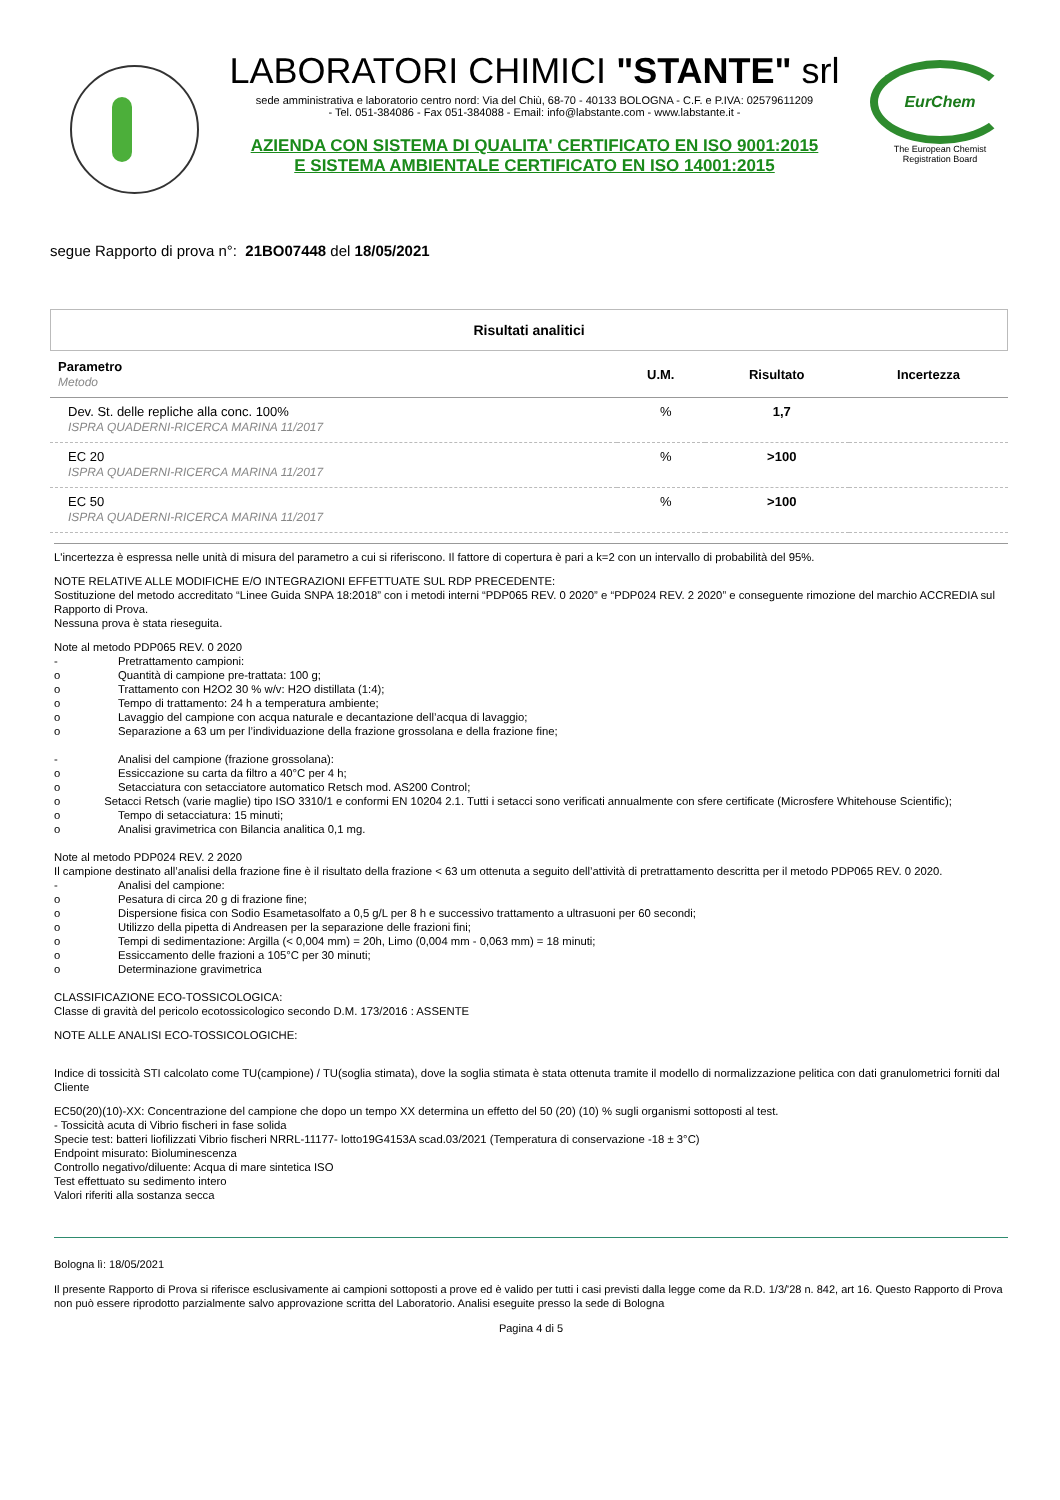LABORATORI CHIMICI "STANTE" srl
sede amministrativa e laboratorio centro nord: Via del Chiù, 68-70 - 40133 BOLOGNA - C.F. e P.IVA: 02579611209
- Tel. 051-384086 - Fax 051-384088 - Email: info@labstante.com - www.labstante.it -
AZIENDA CON SISTEMA DI QUALITA' CERTIFICATO EN ISO 9001:2015
E SISTEMA AMBIENTALE CERTIFICATO EN ISO 14001:2015
EurChem
The European Chemist Registration Board
segue Rapporto di prova n°: 21BO07448 del 18/05/2021
Risultati analitici
| Parametro Metodo | U.M. | Risultato | Incertezza |
| --- | --- | --- | --- |
| Dev. St. delle repliche alla conc. 100% ISPRA QUADERNI-RICERCA MARINA 11/2017 | % | 1,7 | |
| EC 20 ISPRA QUADERNI-RICERCA MARINA 11/2017 | % | >100 | |
| EC 50 ISPRA QUADERNI-RICERCA MARINA 11/2017 | % | >100 | |
L'incertezza è espressa nelle unità di misura del parametro a cui si riferiscono. Il fattore di copertura è pari a k=2 con un intervallo di probabilità del 95%.
NOTE RELATIVE ALLE MODIFICHE E/O INTEGRAZIONI EFFETTUATE SUL RDP PRECEDENTE:
Sostituzione del metodo accreditato “Linee Guida SNPA 18:2018” con i metodi interni “PDP065 REV. 0 2020” e “PDP024 REV. 2 2020” e conseguente rimozione del marchio ACCREDIA sul Rapporto di Prova.
Nessuna prova è stata rieseguita.
Note al metodo PDP065 REV. 0 2020
- Pretrattamento campioni:
o Quantità di campione pre-trattata: 100 g;
o Trattamento con H2O2 30 % w/v: H2O distillata (1:4);
o Tempo di trattamento: 24 h a temperatura ambiente;
o Lavaggio del campione con acqua naturale e decantazione dell’acqua di lavaggio;
o Separazione a 63 um per l’individuazione della frazione grossolana e della frazione fine;
- Analisi del campione (frazione grossolana):
o Essiccazione su carta da filtro a 40°C per 4 h;
o Setacciatura con setacciatore automatico Retsch mod. AS200 Control;
o Setacci Retsch (varie maglie) tipo ISO 3310/1 e conformi EN 10204 2.1. Tutti i setacci sono verificati annualmente con sfere certificate (Microsfere Whitehouse Scientific);
o Tempo di setacciatura: 15 minuti;
o Analisi gravimetrica con Bilancia analitica 0,1 mg.
Note al metodo PDP024 REV. 2 2020
Il campione destinato all’analisi della frazione fine è il risultato della frazione < 63 um ottenuta a seguito dell’attività di pretrattamento descritta per il metodo PDP065 REV. 0 2020.
- Analisi del campione:
o Pesatura di circa 20 g di frazione fine;
o Dispersione fisica con Sodio Esametasolfato a 0,5 g/L per 8 h e successivo trattamento a ultrasuoni per 60 secondi;
o Utilizzo della pipetta di Andreasen per la separazione delle frazioni fini;
o Tempi di sedimentazione: Argilla (< 0,004 mm) = 20h, Limo (0,004 mm - 0,063 mm) = 18 minuti;
o Essiccamento delle frazioni a 105°C per 30 minuti;
o Determinazione gravimetrica
CLASSIFICAZIONE ECO-TOSSICOLOGICA:
Classe di gravità del pericolo ecotossicologico secondo D.M. 173/2016 : ASSENTE
NOTE ALLE ANALISI ECO-TOSSICOLOGICHE:
Indice di tossicità STI calcolato come TU(campione) / TU(soglia stimata), dove la soglia stimata è stata ottenuta tramite il modello di normalizzazione pelitica con dati granulometrici forniti dal Cliente
EC50(20)(10)-XX: Concentrazione del campione che dopo un tempo XX determina un effetto del 50 (20) (10) % sugli organismi sottoposti al test.
- Tossicità acuta di Vibrio fischeri in fase solida
Specie test: batteri liofilizzati Vibrio fischeri NRRL-11177- lotto19G4153A scad.03/2021 (Temperatura di conservazione -18 ± 3°C)
Endpoint misurato: Bioluminescenza
Controllo negativo/diluente: Acqua di mare sintetica ISO
Test effettuato su sedimento intero
Valori riferiti alla sostanza secca
Bologna lì: 18/05/2021
Il presente Rapporto di Prova si riferisce esclusivamente ai campioni sottoposti a prove ed è valido per tutti i casi previsti dalla legge come da R.D. 1/3/'28 n. 842, art 16. Questo Rapporto di Prova non può essere riprodotto parzialmente salvo approvazione scritta del Laboratorio. Analisi eseguite presso la sede di Bologna
Pagina 4 di 5